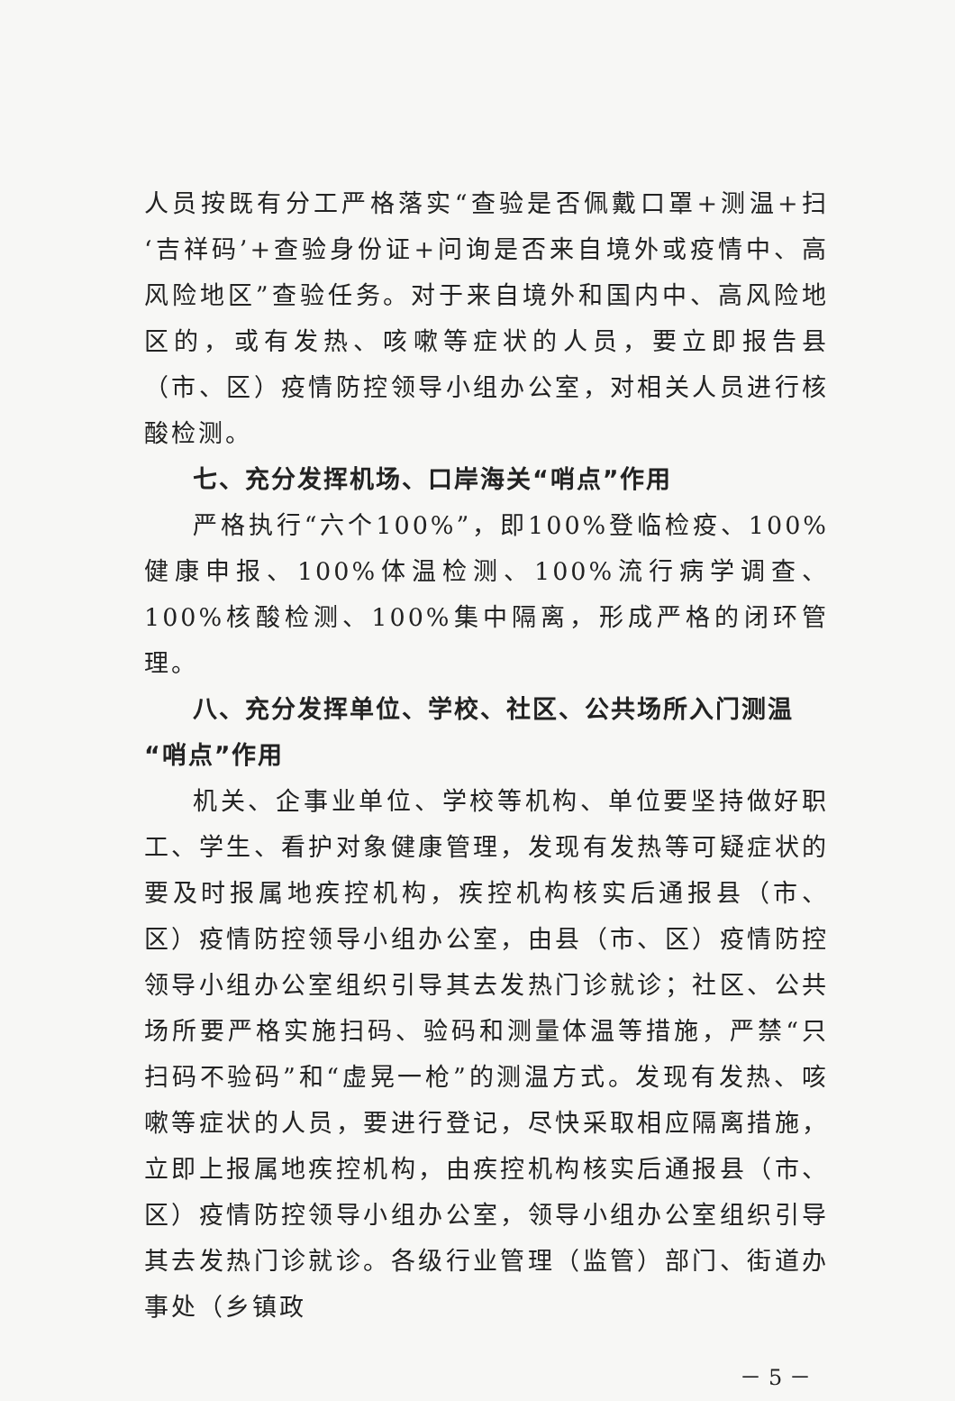人员按既有分工严格落实“查验是否佩戴口罩+测温+扫‘吉祥码’+查验身份证+问询是否来自境外或疫情中、高风险地区”查验任务。对于来自境外和国内中、高风险地区的，或有发热、咳嗽等症状的人员，要立即报告县（市、区）疫情防控领导小组办公室，对相关人员进行核酸检测。
七、充分发挥机场、口岸海关“哨点”作用
严格执行“六个100%”，即100%登临检疫、100%健康申报、100%体温检测、100%流行病学调查、100%核酸检测、100%集中隔离，形成严格的闭环管理。
八、充分发挥单位、学校、社区、公共场所入门测温“哨点”作用
机关、企事业单位、学校等机构、单位要坚持做好职工、学生、看护对象健康管理，发现有发热等可疑症状的要及时报属地疾控机构，疾控机构核实后通报县（市、区）疫情防控领导小组办公室，由县（市、区）疫情防控领导小组办公室组织引导其去发热门诊就诊；社区、公共场所要严格实施扫码、验码和测量体温等措施，严禁“只扫码不验码”和“虚晃一枪”的测温方式。发现有发热、咳嗽等症状的人员，要进行登记，尽快采取相应隔离措施，立即上报属地疾控机构，由疾控机构核实后通报县（市、区）疫情防控领导小组办公室，领导小组办公室组织引导其去发热门诊就诊。各级行业管理（监管）部门、街道办事处（乡镇政
－ 5 －